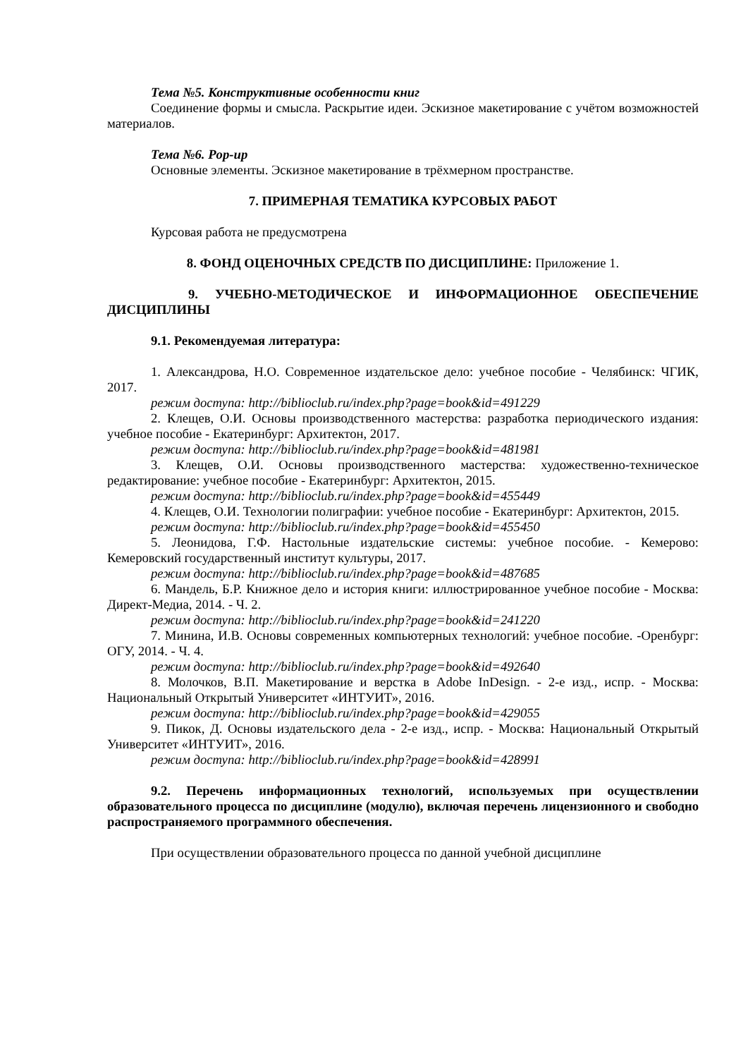Тема №5. Конструктивные особенности книг
Соединение формы и смысла. Раскрытие идеи. Эскизное макетирование с учётом возможностей материалов.
Тема №6. Pop-up
Основные элементы. Эскизное макетирование в трёхмерном пространстве.
7. ПРИМЕРНАЯ ТЕМАТИКА КУРСОВЫХ РАБОТ
Курсовая работа не предусмотрена
8. ФОНД ОЦЕНОЧНЫХ СРЕДСТВ ПО ДИСЦИПЛИНЕ: Приложение 1.
9. УЧЕБНО-МЕТОДИЧЕСКОЕ И ИНФОРМАЦИОННОЕ ОБЕСПЕЧЕНИЕ ДИСЦИПЛИНЫ
9.1. Рекомендуемая литература:
1. Александрова, Н.О. Современное издательское дело: учебное пособие - Челябинск: ЧГИК, 2017.
режим доступа: http://biblioclub.ru/index.php?page=book&id=491229
2. Клещев, О.И. Основы производственного мастерства: разработка периодического издания: учебное пособие - Екатеринбург: Архитектон, 2017.
режим доступа: http://biblioclub.ru/index.php?page=book&id=481981
3. Клещев, О.И. Основы производственного мастерства: художественно-техническое редактирование: учебное пособие - Екатеринбург: Архитектон, 2015.
режим доступа: http://biblioclub.ru/index.php?page=book&id=455449
4. Клещев, О.И. Технологии полиграфии: учебное пособие - Екатеринбург: Архитектон, 2015.
режим доступа: http://biblioclub.ru/index.php?page=book&id=455450
5. Леонидова, Г.Ф. Настольные издательские системы: учебное пособие. - Кемерово: Кемеровский государственный институт культуры, 2017.
режим доступа: http://biblioclub.ru/index.php?page=book&id=487685
6. Мандель, Б.Р. Книжное дело и история книги: иллюстрированное учебное пособие - Москва: Директ-Медиа, 2014. - Ч. 2.
режим доступа: http://biblioclub.ru/index.php?page=book&id=241220
7. Минина, И.В. Основы современных компьютерных технологий: учебное пособие. -Оренбург: ОГУ, 2014. - Ч. 4.
режим доступа: http://biblioclub.ru/index.php?page=book&id=492640
8. Молочков, В.П. Макетирование и верстка в Adobe InDesign. - 2-е изд., испр. - Москва: Национальный Открытый Университет «ИНТУИТ», 2016.
режим доступа: http://biblioclub.ru/index.php?page=book&id=429055
9. Пикок, Д. Основы издательского дела - 2-е изд., испр. - Москва: Национальный Открытый Университет «ИНТУИТ», 2016.
режим доступа: http://biblioclub.ru/index.php?page=book&id=428991
9.2. Перечень информационных технологий, используемых при осуществлении образовательного процесса по дисциплине (модулю), включая перечень лицензионного и свободно распространяемого программного обеспечения.
При осуществлении образовательного процесса по данной учебной дисциплине